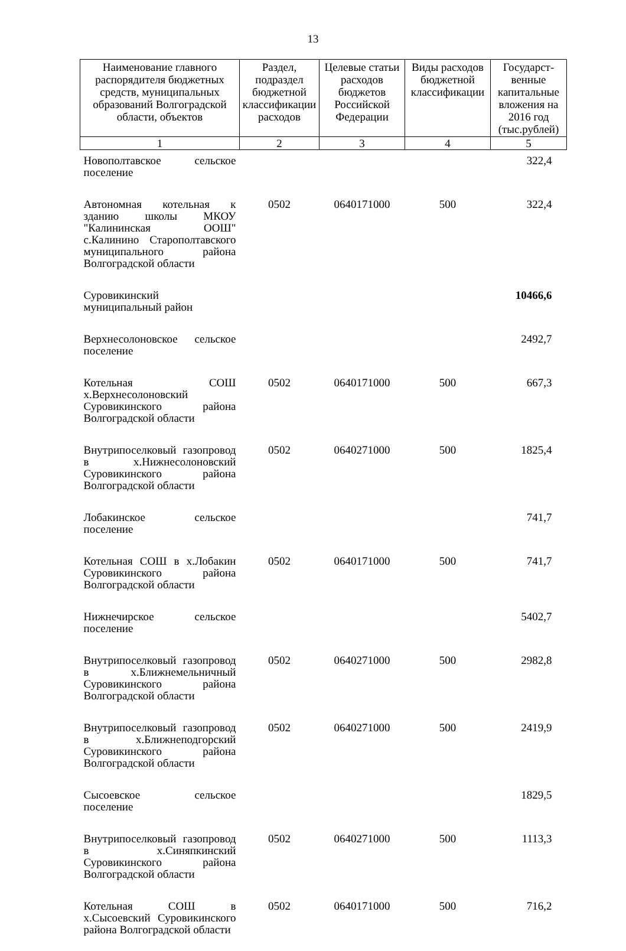13
| Наименование главного распорядителя бюджетных средств, муниципальных образований Волгоградской области, объектов | Раздел, подраздел бюджетной классификации расходов | Целевые статьи расходов бюджетов Российской Федерации | Виды расходов бюджетной классификации | Государст­венные капитальные вложения на 2016 год (тыс.рублей) |
| --- | --- | --- | --- | --- |
| 1 | 2 | 3 | 4 | 5 |
| Новополтавское сельское поселение | | | | 322,4 |
| Автономная котельная к зданию школы МКОУ "Калининская ООШ" с.Калинино Старополтавского муниципального района Волгоградской области | 0502 | 0640171000 | 500 | 322,4 |
| Суровикинский муниципальный район | | | | 10466,6 |
| Верхнесолоновское сельское поселение | | | | 2492,7 |
| Котельная СОШ х.Верхнесолоновский Суровикинского района Волгоградской области | 0502 | 0640171000 | 500 | 667,3 |
| Внутрипоселковый газопровод в х.Нижнесолоновский Суровикинского района Волгоградской области | 0502 | 0640271000 | 500 | 1825,4 |
| Лобакинское сельское поселение | | | | 741,7 |
| Котельная СОШ в х.Лобакин Суровикинского района Волгоградской области | 0502 | 0640171000 | 500 | 741,7 |
| Нижнечирское сельское поселение | | | | 5402,7 |
| Внутрипоселковый газопровод в х.Ближнемельничный Суровикинского района Волгоградской области | 0502 | 0640271000 | 500 | 2982,8 |
| Внутрипоселковый газопровод в х.Ближнеподгорский Суровикинского района Волгоградской области | 0502 | 0640271000 | 500 | 2419,9 |
| Сысоевское сельское поселение | | | | 1829,5 |
| Внутрипоселковый газопровод в х.Синяпкинский Суровикинского района Волгоградской области | 0502 | 0640271000 | 500 | 1113,3 |
| Котельная СОШ в х.Сысоевский Суровикинского района Волгоградской области | 0502 | 0640171000 | 500 | 716,2 |